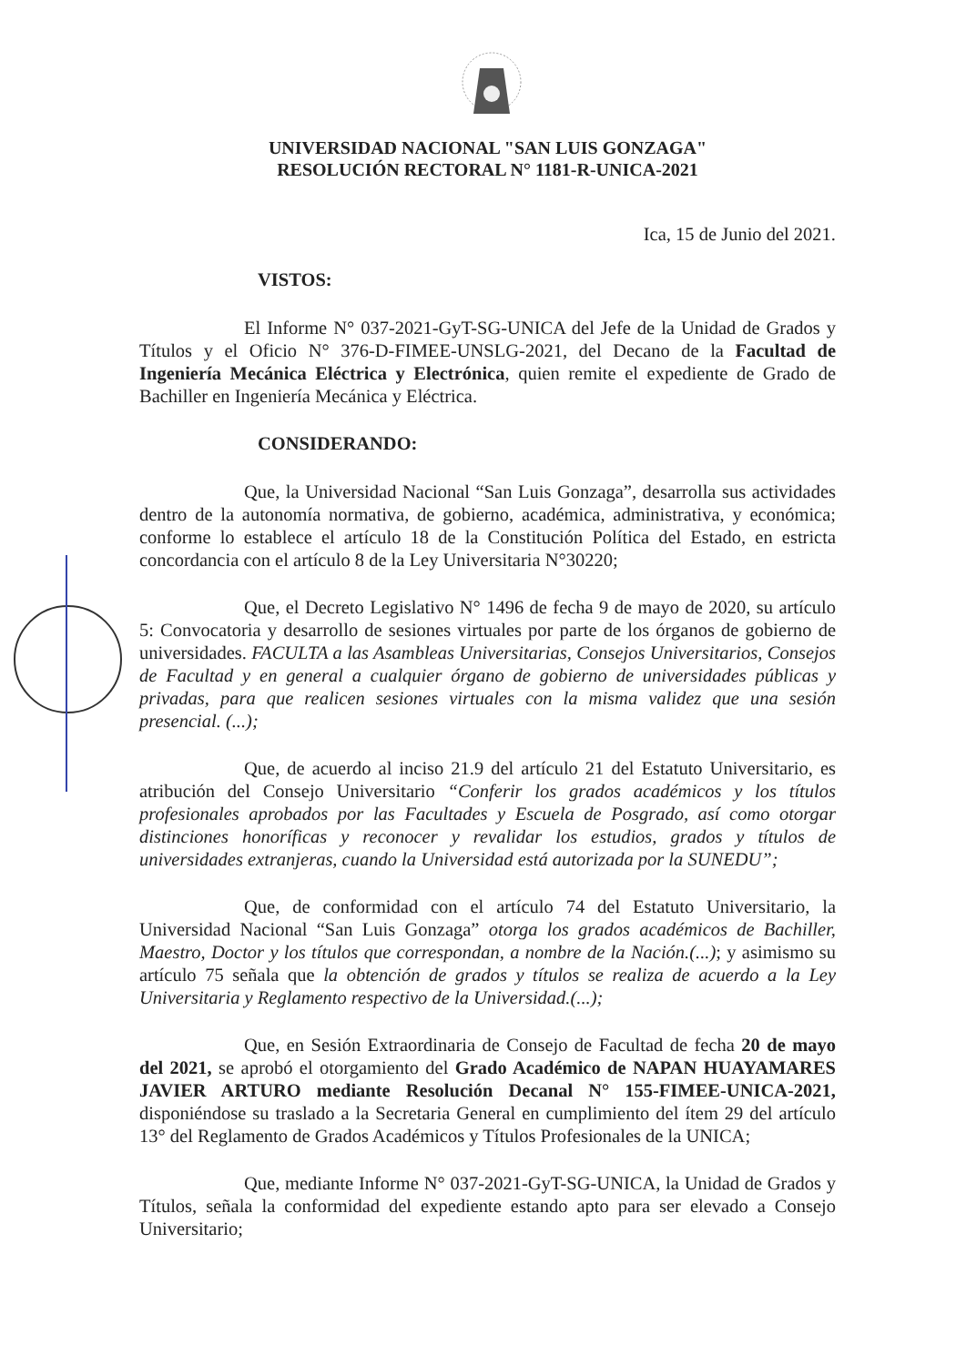UNIVERSIDAD NACIONAL "SAN LUIS GONZAGA"
RESOLUCIÓN RECTORAL N° 1181-R-UNICA-2021
Ica, 15 de Junio del 2021.
VISTOS:
El Informe N° 037-2021-GyT-SG-UNICA del Jefe de la Unidad de Grados y Títulos y el Oficio N° 376-D-FIMEE-UNSLG-2021, del Decano de la Facultad de Ingeniería Mecánica Eléctrica y Electrónica, quien remite el expediente de Grado de Bachiller en Ingeniería Mecánica y Eléctrica.
CONSIDERANDO:
Que, la Universidad Nacional “San Luis Gonzaga”, desarrolla sus actividades dentro de la autonomía normativa, de gobierno, académica, administrativa, y económica; conforme lo establece el artículo 18 de la Constitución Política del Estado, en estricta concordancia con el artículo 8 de la Ley Universitaria N°30220;
Que, el Decreto Legislativo N° 1496 de fecha 9 de mayo de 2020, su artículo 5: Convocatoria y desarrollo de sesiones virtuales por parte de los órganos de gobierno de universidades. FACULTA a las Asambleas Universitarias, Consejos Universitarios, Consejos de Facultad y en general a cualquier órgano de gobierno de universidades públicas y privadas, para que realicen sesiones virtuales con la misma validez que una sesión presencial. (...);
Que, de acuerdo al inciso 21.9 del artículo 21 del Estatuto Universitario, es atribución del Consejo Universitario “Conferir los grados académicos y los títulos profesionales aprobados por las Facultades y Escuela de Posgrado, así como otorgar distinciones honoríficas y reconocer y revalidar los estudios, grados y títulos de universidades extranjeras, cuando la Universidad está autorizada por la SUNEDU”;
Que, de conformidad con el artículo 74 del Estatuto Universitario, la Universidad Nacional “San Luis Gonzaga” otorga los grados académicos de Bachiller, Maestro, Doctor y los títulos que correspondan, a nombre de la Nación.(...); y asimismo su artículo 75 señala que la obtención de grados y títulos se realiza de acuerdo a la Ley Universitaria y Reglamento respectivo de la Universidad.(...);
Que, en Sesión Extraordinaria de Consejo de Facultad de fecha 20 de mayo del 2021, se aprobó el otorgamiento del Grado Académico de NAPAN HUAYAMARES JAVIER ARTURO mediante Resolución Decanal N° 155-FIMEE-UNICA-2021, disponiéndose su traslado a la Secretaria General en cumplimiento del ítem 29 del artículo 13° del Reglamento de Grados Académicos y Títulos Profesionales de la UNICA;
Que, mediante Informe N° 037-2021-GyT-SG-UNICA, la Unidad de Grados y Títulos, señala la conformidad del expediente estando apto para ser elevado a Consejo Universitario;